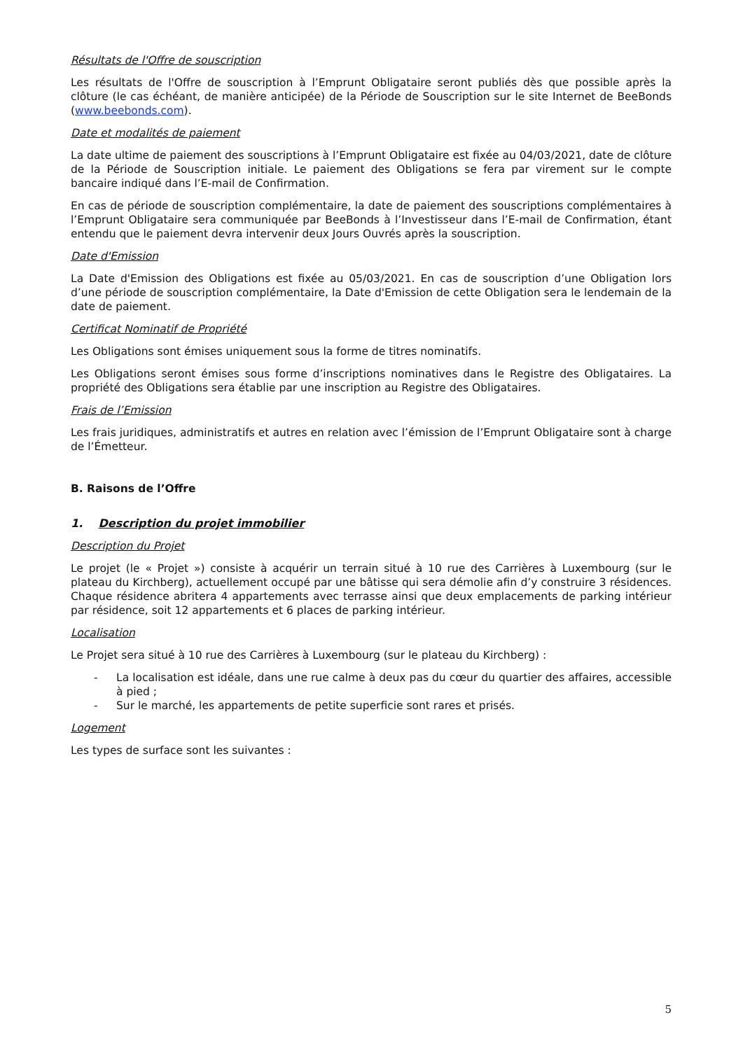Résultats de l'Offre de souscription
Les résultats de l'Offre de souscription à l’Emprunt Obligataire seront publiés dès que possible après la clôture (le cas échéant, de manière anticipée) de la Période de Souscription sur le site Internet de BeeBonds (www.beebonds.com).
Date et modalités de paiement
La date ultime de paiement des souscriptions à l’Emprunt Obligataire est fixée au 04/03/2021, date de clôture de la Période de Souscription initiale. Le paiement des Obligations se fera par virement sur le compte bancaire indiqué dans l’E-mail de Confirmation.
En cas de période de souscription complémentaire, la date de paiement des souscriptions complémentaires à l’Emprunt Obligataire sera communiquée par BeeBonds à l’Investisseur dans l’E-mail de Confirmation, étant entendu que le paiement devra intervenir deux Jours Ouvrés après la souscription.
Date d'Emission
La Date d'Emission des Obligations est fixée au 05/03/2021. En cas de souscription d’une Obligation lors d’une période de souscription complémentaire, la Date d'Emission de cette Obligation sera le lendemain de la date de paiement.
Certificat Nominatif de Propriété
Les Obligations sont émises uniquement sous la forme de titres nominatifs.
Les Obligations seront émises sous forme d’inscriptions nominatives dans le Registre des Obligataires. La propriété des Obligations sera établie par une inscription au Registre des Obligataires.
Frais de l’Emission
Les frais juridiques, administratifs et autres en relation avec l’émission de l’Emprunt Obligataire sont à charge de l’Émetteur.
B. Raisons de l’Offre
1. Description du projet immobilier
Description du Projet
Le projet (le « Projet ») consiste à acquérir un terrain situé à 10 rue des Carrières à Luxembourg (sur le plateau du Kirchberg), actuellement occupé par une bâtisse qui sera démolie afin d’y construire 3 résidences. Chaque résidence abritera 4 appartements avec terrasse ainsi que deux emplacements de parking intérieur par résidence, soit 12 appartements et 6 places de parking intérieur.
Localisation
Le Projet sera situé à 10 rue des Carrières à Luxembourg (sur le plateau du Kirchberg) :
- La localisation est idéale, dans une rue calme à deux pas du cœur du quartier des affaires, accessible à pied ;
- Sur le marché, les appartements de petite superficie sont rares et prisés.
Logement
Les types de surface sont les suivantes :
5